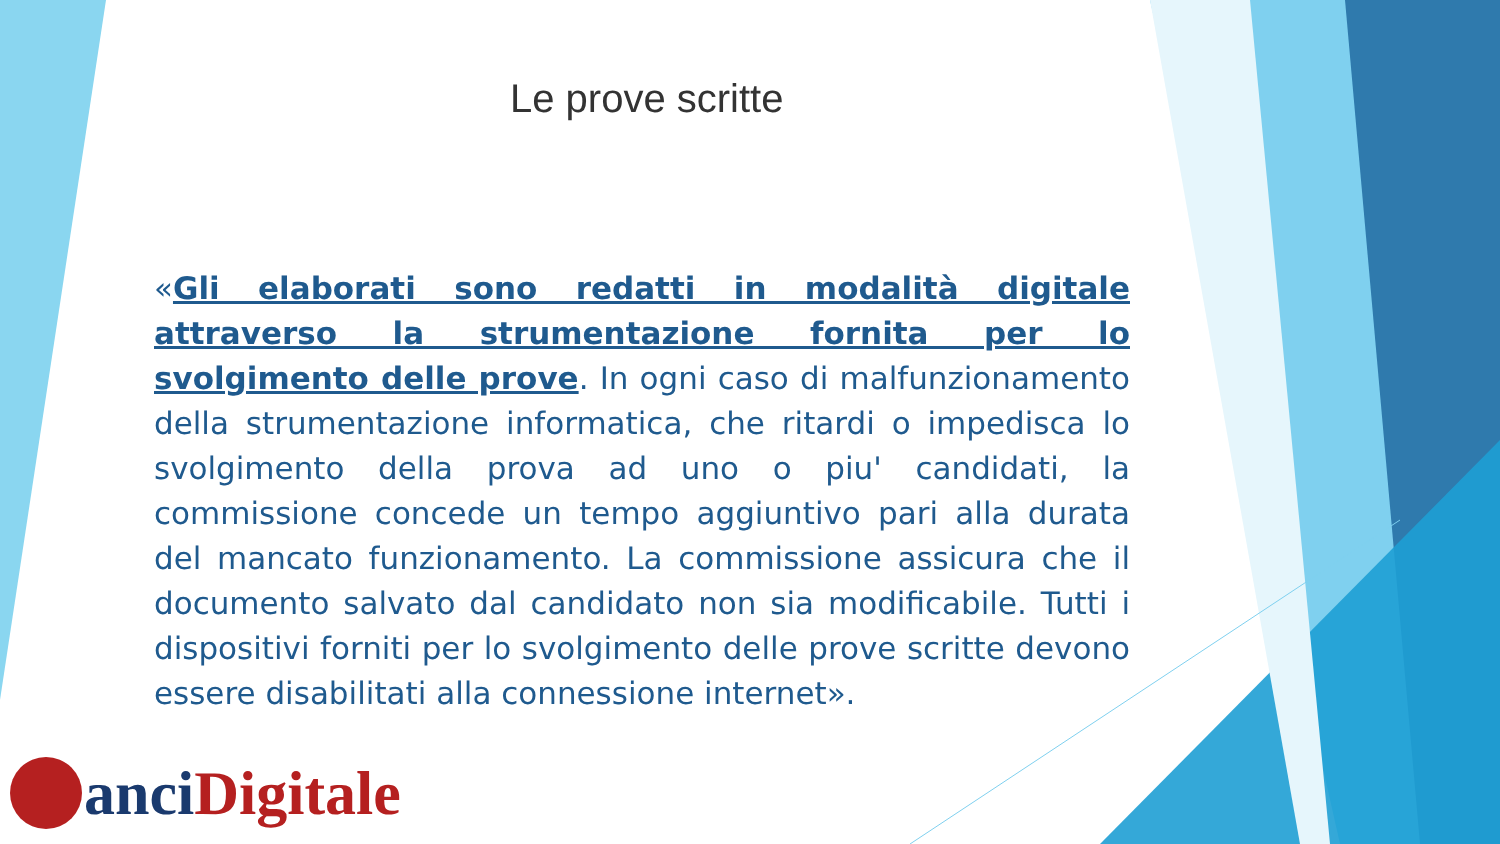Le prove scritte
«Gli elaborati sono redatti in modalità digitale attraverso la strumentazione fornita per lo svolgimento delle prove. In ogni caso di malfunzionamento della strumentazione informatica, che ritardi o impedisca lo svolgimento della prova ad uno o piu' candidati, la commissione concede un tempo aggiuntivo pari alla durata del mancato funzionamento. La commissione assicura che il documento salvato dal candidato non sia modificabile. Tutti i dispositivi forniti per lo svolgimento delle prove scritte devono essere disabilitati alla connessione internet».
anci Digitale